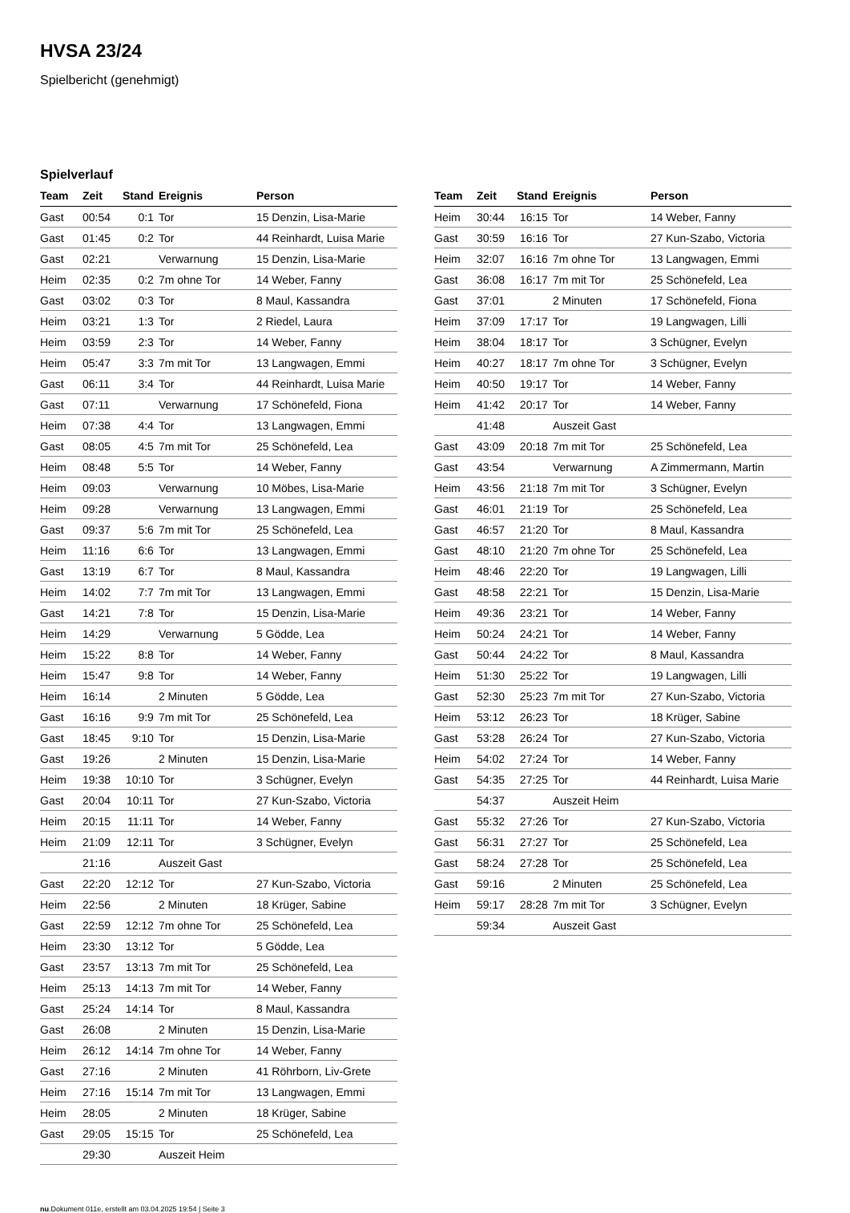HVSA 23/24
Spielbericht (genehmigt)
Spielverlauf
| Team | Zeit | Stand | Ereignis | Person |
| --- | --- | --- | --- | --- |
| Gast | 00:54 | 0:1 | Tor | 15 Denzin, Lisa-Marie |
| Gast | 01:45 | 0:2 | Tor | 44 Reinhardt, Luisa Marie |
| Gast | 02:21 | | Verwarnung | 15 Denzin, Lisa-Marie |
| Heim | 02:35 | 0:2 | 7m ohne Tor | 14 Weber, Fanny |
| Gast | 03:02 | 0:3 | Tor | 8 Maul, Kassandra |
| Heim | 03:21 | 1:3 | Tor | 2 Riedel, Laura |
| Heim | 03:59 | 2:3 | Tor | 14 Weber, Fanny |
| Heim | 05:47 | 3:3 | 7m mit Tor | 13 Langwagen, Emmi |
| Gast | 06:11 | 3:4 | Tor | 44 Reinhardt, Luisa Marie |
| Gast | 07:11 | | Verwarnung | 17 Schönefeld, Fiona |
| Heim | 07:38 | 4:4 | Tor | 13 Langwagen, Emmi |
| Gast | 08:05 | 4:5 | 7m mit Tor | 25 Schönefeld, Lea |
| Heim | 08:48 | 5:5 | Tor | 14 Weber, Fanny |
| Heim | 09:03 | | Verwarnung | 10 Möbes, Lisa-Marie |
| Heim | 09:28 | | Verwarnung | 13 Langwagen, Emmi |
| Gast | 09:37 | 5:6 | 7m mit Tor | 25 Schönefeld, Lea |
| Heim | 11:16 | 6:6 | Tor | 13 Langwagen, Emmi |
| Gast | 13:19 | 6:7 | Tor | 8 Maul, Kassandra |
| Heim | 14:02 | 7:7 | 7m mit Tor | 13 Langwagen, Emmi |
| Gast | 14:21 | 7:8 | Tor | 15 Denzin, Lisa-Marie |
| Heim | 14:29 | | Verwarnung | 5 Gödde, Lea |
| Heim | 15:22 | 8:8 | Tor | 14 Weber, Fanny |
| Heim | 15:47 | 9:8 | Tor | 14 Weber, Fanny |
| Heim | 16:14 | | 2 Minuten | 5 Gödde, Lea |
| Gast | 16:16 | 9:9 | 7m mit Tor | 25 Schönefeld, Lea |
| Gast | 18:45 | 9:10 | Tor | 15 Denzin, Lisa-Marie |
| Gast | 19:26 | | 2 Minuten | 15 Denzin, Lisa-Marie |
| Heim | 19:38 | 10:10 | Tor | 3 Schügner, Evelyn |
| Gast | 20:04 | 10:11 | Tor | 27 Kun-Szabo, Victoria |
| Heim | 20:15 | 11:11 | Tor | 14 Weber, Fanny |
| Heim | 21:09 | 12:11 | Tor | 3 Schügner, Evelyn |
| | 21:16 | | Auszeit Gast | |
| Gast | 22:20 | 12:12 | Tor | 27 Kun-Szabo, Victoria |
| Heim | 22:56 | | 2 Minuten | 18 Krüger, Sabine |
| Gast | 22:59 | 12:12 | 7m ohne Tor | 25 Schönefeld, Lea |
| Heim | 23:30 | 13:12 | Tor | 5 Gödde, Lea |
| Gast | 23:57 | 13:13 | 7m mit Tor | 25 Schönefeld, Lea |
| Heim | 25:13 | 14:13 | 7m mit Tor | 14 Weber, Fanny |
| Gast | 25:24 | 14:14 | Tor | 8 Maul, Kassandra |
| Gast | 26:08 | | 2 Minuten | 15 Denzin, Lisa-Marie |
| Heim | 26:12 | 14:14 | 7m ohne Tor | 14 Weber, Fanny |
| Gast | 27:16 | | 2 Minuten | 41 Röhrborn, Liv-Grete |
| Heim | 27:16 | 15:14 | 7m mit Tor | 13 Langwagen, Emmi |
| Heim | 28:05 | | 2 Minuten | 18 Krüger, Sabine |
| Gast | 29:05 | 15:15 | Tor | 25 Schönefeld, Lea |
| | 29:30 | | Auszeit Heim | |
| Team | Zeit | Stand | Ereignis | Person |
| --- | --- | --- | --- | --- |
| Heim | 30:44 | 16:15 | Tor | 14 Weber, Fanny |
| Gast | 30:59 | 16:16 | Tor | 27 Kun-Szabo, Victoria |
| Heim | 32:07 | 16:16 | 7m ohne Tor | 13 Langwagen, Emmi |
| Gast | 36:08 | 16:17 | 7m mit Tor | 25 Schönefeld, Lea |
| Gast | 37:01 | | 2 Minuten | 17 Schönefeld, Fiona |
| Heim | 37:09 | 17:17 | Tor | 19 Langwagen, Lilli |
| Heim | 38:04 | 18:17 | Tor | 3 Schügner, Evelyn |
| Heim | 40:27 | 18:17 | 7m ohne Tor | 3 Schügner, Evelyn |
| Heim | 40:50 | 19:17 | Tor | 14 Weber, Fanny |
| Heim | 41:42 | 20:17 | Tor | 14 Weber, Fanny |
| | 41:48 | | Auszeit Gast | |
| Gast | 43:09 | 20:18 | 7m mit Tor | 25 Schönefeld, Lea |
| Gast | 43:54 | | Verwarnung | A Zimmermann, Martin |
| Heim | 43:56 | 21:18 | 7m mit Tor | 3 Schügner, Evelyn |
| Gast | 46:01 | 21:19 | Tor | 25 Schönefeld, Lea |
| Gast | 46:57 | 21:20 | Tor | 8 Maul, Kassandra |
| Gast | 48:10 | 21:20 | 7m ohne Tor | 25 Schönefeld, Lea |
| Heim | 48:46 | 22:20 | Tor | 19 Langwagen, Lilli |
| Gast | 48:58 | 22:21 | Tor | 15 Denzin, Lisa-Marie |
| Heim | 49:36 | 23:21 | Tor | 14 Weber, Fanny |
| Heim | 50:24 | 24:21 | Tor | 14 Weber, Fanny |
| Gast | 50:44 | 24:22 | Tor | 8 Maul, Kassandra |
| Heim | 51:30 | 25:22 | Tor | 19 Langwagen, Lilli |
| Gast | 52:30 | 25:23 | 7m mit Tor | 27 Kun-Szabo, Victoria |
| Heim | 53:12 | 26:23 | Tor | 18 Krüger, Sabine |
| Gast | 53:28 | 26:24 | Tor | 27 Kun-Szabo, Victoria |
| Heim | 54:02 | 27:24 | Tor | 14 Weber, Fanny |
| Gast | 54:35 | 27:25 | Tor | 44 Reinhardt, Luisa Marie |
| | 54:37 | | Auszeit Heim | |
| Gast | 55:32 | 27:26 | Tor | 27 Kun-Szabo, Victoria |
| Gast | 56:31 | 27:27 | Tor | 25 Schönefeld, Lea |
| Gast | 58:24 | 27:28 | Tor | 25 Schönefeld, Lea |
| Gast | 59:16 | | 2 Minuten | 25 Schönefeld, Lea |
| Heim | 59:17 | 28:28 | 7m mit Tor | 3 Schügner, Evelyn |
| | 59:34 | | Auszeit Gast | |
nu.Dokument 011e, erstellt am 03.04.2025 19:54 | Seite 3